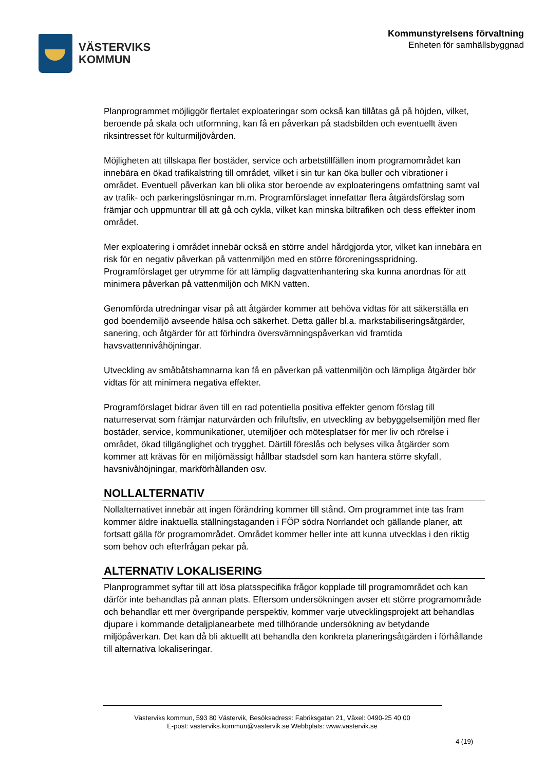VÄSTERVIKS
KOMMUN
Kommunstyrelsens förvaltning
Enheten för samhällsbyggnad
Planprogrammet möjliggör flertalet exploateringar som också kan tillåtas gå på höjden, vilket, beroende på skala och utformning, kan få en påverkan på stadsbilden och eventuellt även riksintresset för kulturmiljövården.
Möjligheten att tillskapa fler bostäder, service och arbetstillfällen inom programområdet kan innebära en ökad trafikalstring till området, vilket i sin tur kan öka buller och vibrationer i området. Eventuell påverkan kan bli olika stor beroende av exploateringens omfattning samt val av trafik- och parkeringslösningar m.m. Programförslaget innefattar flera åtgärdsförslag som främjar och uppmuntrar till att gå och cykla, vilket kan minska biltrafiken och dess effekter inom området.
Mer exploatering i området innebär också en större andel hårdgjorda ytor, vilket kan innebära en risk för en negativ påverkan på vattenmiljön med en större föroreningsspridning. Programförslaget ger utrymme för att lämplig dagvattenhantering ska kunna anordnas för att minimera påverkan på vattenmiljön och MKN vatten.
Genomförda utredningar visar på att åtgärder kommer att behöva vidtas för att säkerställa en god boendemiljö avseende hälsa och säkerhet. Detta gäller bl.a. markstabiliseringsåtgärder, sanering, och åtgärder för att förhindra översvämningspåverkan vid framtida havsvattennivåhöjningar.
Utveckling av småbåtshamnarna kan få en påverkan på vattenmiljön och lämpliga åtgärder bör vidtas för att minimera negativa effekter.
Programförslaget bidrar även till en rad potentiella positiva effekter genom förslag till naturreservat som främjar naturvärden och friluftsliv, en utveckling av bebyggelsemiljön med fler bostäder, service, kommunikationer, utemiljöer och mötesplatser för mer liv och rörelse i området, ökad tillgänglighet och trygghet. Därtill föreslås och belyses vilka åtgärder som kommer att krävas för en miljömässigt hållbar stadsdel som kan hantera större skyfall, havsnivåhöjningar, markförhållanden osv.
NOLLALTERNATIV
Nollalternativet innebär att ingen förändring kommer till stånd. Om programmet inte tas fram kommer äldre inaktuella ställningstaganden i FÖP södra Norrlandet och gällande planer, att fortsatt gälla för programområdet. Området kommer heller inte att kunna utvecklas i den riktig som behov och efterfrågan pekar på.
ALTERNATIV LOKALISERING
Planprogrammet syftar till att lösa platsspecifika frågor kopplade till programområdet och kan därför inte behandlas på annan plats. Eftersom undersökningen avser ett större programområde och behandlar ett mer övergripande perspektiv, kommer varje utvecklingsprojekt att behandlas djupare i kommande detaljplanearbete med tillhörande undersökning av betydande miljöpåverkan. Det kan då bli aktuellt att behandla den konkreta planeringsåtgärden i förhållande till alternativa lokaliseringar.
Västerviks kommun, 593 80 Västervik, Besöksadress: Fabriksgatan 21, Växel: 0490-25 40 00
E-post: vasterviks.kommun@vastervik.se Webbplats: www.vastervik.se
4 (19)